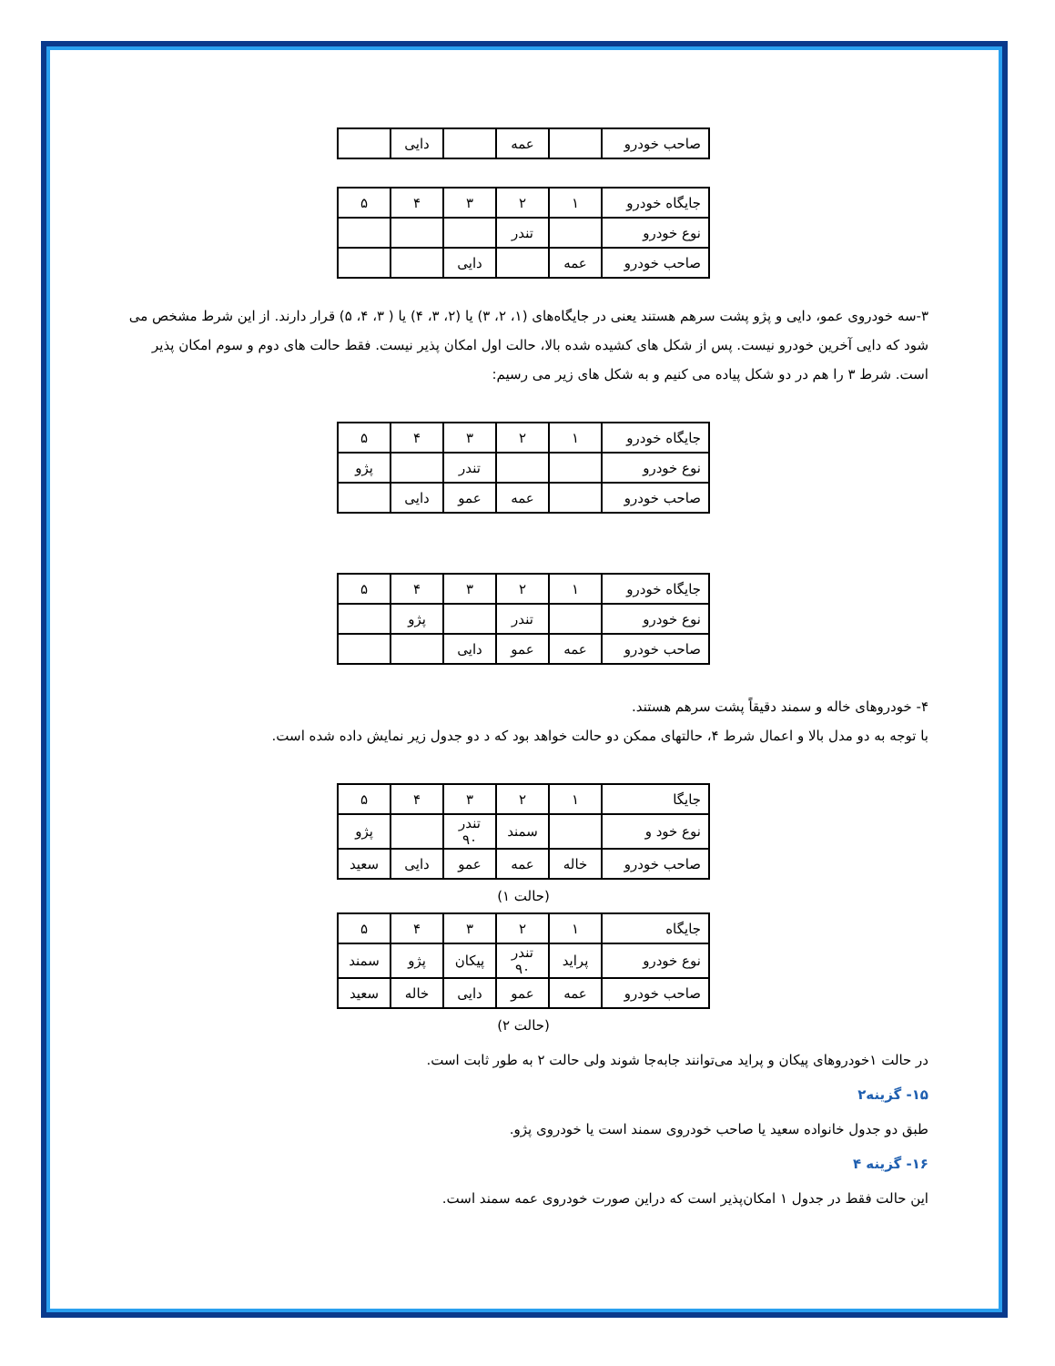| صاحب خودرو | | عمه | | دایی | |
| جایگاه خودرو | ۱ | ۲ | ۳ | ۴ | ۵ |
| نوع خودرو | | تندر | | | |
| صاحب خودرو | عمه | | دایی | | |
۳-سه خودروی عمو، دایی و پژو پشت سرهم هستند یعنی در جایگاه‌های (۱، ۲، ۳) یا (۲، ۳، ۴) یا ( ۳، ۴، ۵) قرار دارند. از این شرط مشخص می شود که دایی آخرین خودرو نیست. پس از شکل های کشیده شده بالا، حالت اول امکان پذیر نیست. فقط حالت های دوم و سوم امکان پذیر است. شرط ۳ را هم در دو شکل پیاده می کنیم و به شکل های زیر می رسیم:
| جایگاه خودرو | ۱ | ۲ | ۳ | ۴ | ۵ |
| نوع خودرو | | | تندر | | پژو |
| صاحب خودرو | | عمه | عمو | دایی | |
| جایگاه خودرو | ۱ | ۲ | ۳ | ۴ | ۵ |
| نوع خودرو | | تندر | | پژو | |
| صاحب خودرو | عمه | عمو | دایی | | |
۴- خودروهای خاله و سمند دقیقاً پشت سرهم هستند.
با توجه به دو مدل بالا و اعمال شرط ۴، حالتهای ممکن دو حالت خواهد بود که د دو جدول زیر نمایش داده شده است.
| جایگا | ۱ | ۲ | ۳ | ۴ | ۵ |
| نوع خود و | | سمند | تندر ۹۰ | | پژو |
| صاحب خودرو | خاله | عمه | عمو | دایی | سعید |
(حالت ۱)
| جایگاه | ۱ | ۲ | ۳ | ۴ | ۵ |
| نوع خودرو | پراید | تندر ۹۰ | پیکان | پژو | سمند |
| صاحب خودرو | عمه | عمو | دایی | خاله | سعید |
(حالت ۲)
در حالت ۱خودروهای پیکان و پراید می‌توانند جابه‌جا شوند ولی حالت ۲ به طور ثابت است.
۱۵- گزینه۲
طبق دو جدول خانواده سعید یا صاحب خودروی سمند است یا خودروی پژو.
۱۶- گزینه ۴
این حالت فقط در جدول ۱ امکان‌پذیر است که دراین صورت خودروی عمه سمند است.